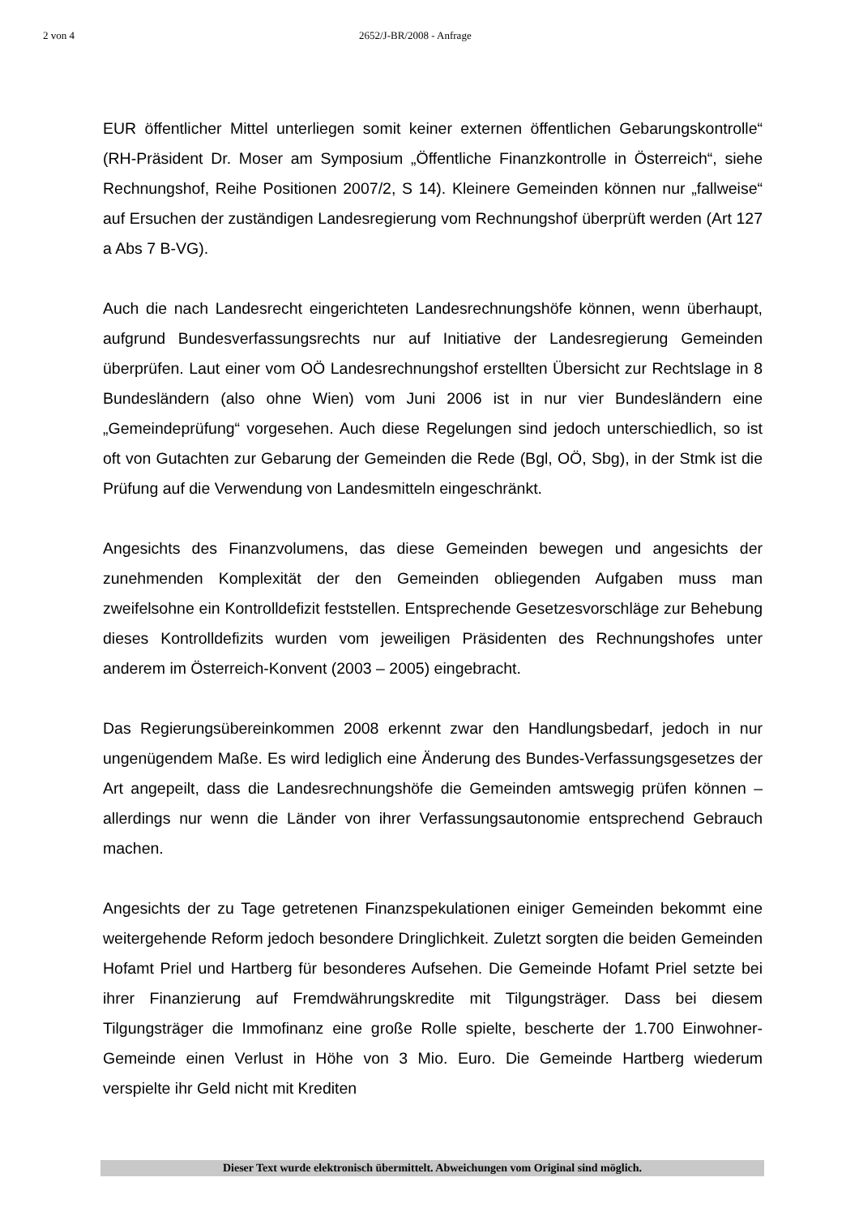2 von 4 2652/J-BR/2008 - Anfrage
EUR öffentlicher Mittel unterliegen somit keiner externen öffentlichen Gebarungskontrolle“ (RH-Präsident Dr. Moser am Symposium „Öffentliche Finanzkontrolle in Österreich“, siehe Rechnungshof, Reihe Positionen 2007/2, S 14). Kleinere Gemeinden können nur „fallweise“ auf Ersuchen der zuständigen Landesregierung vom Rechnungshof überprüft werden (Art 127 a Abs 7 B-VG).
Auch die nach Landesrecht eingerichteten Landesrechnungshöfe können, wenn überhaupt, aufgrund Bundesverfassungsrechts nur auf Initiative der Landesregierung Gemeinden überprüfen. Laut einer vom OÖ Landesrechnungshof erstellten Übersicht zur Rechtslage in 8 Bundesländern (also ohne Wien) vom Juni 2006 ist in nur vier Bundesländern eine „Gemeindeprüfung“ vorgesehen. Auch diese Regelungen sind jedoch unterschiedlich, so ist oft von Gutachten zur Gebarung der Gemeinden die Rede (Bgl, OÖ, Sbg), in der Stmk ist die Prüfung auf die Verwendung von Landesmitteln eingeschränkt.
Angesichts des Finanzvolumens, das diese Gemeinden bewegen und angesichts der zunehmenden Komplexität der den Gemeinden obliegenden Aufgaben muss man zweifelsohne ein Kontrolldefizit feststellen. Entsprechende Gesetzesvorschläge zur Behebung dieses Kontrolldefizits wurden vom jeweiligen Präsidenten des Rechnungshofes unter anderem im Österreich-Konvent (2003 – 2005) eingebracht.
Das Regierungsübereinkommen 2008 erkennt zwar den Handlungsbedarf, jedoch in nur ungenügendem Maße. Es wird lediglich eine Änderung des Bundes-Verfassungsgesetzes der Art angepeilt, dass die Landesrechnungshöfe die Gemeinden amtswegig prüfen können – allerdings nur wenn die Länder von ihrer Verfassungsautonomie entsprechend Gebrauch machen.
Angesichts der zu Tage getretenen Finanzspekulationen einiger Gemeinden bekommt eine weitergehende Reform jedoch besondere Dringlichkeit. Zuletzt sorgten die beiden Gemeinden Hofamt Priel und Hartberg für besonderes Aufsehen. Die Gemeinde Hofamt Priel setzte bei ihrer Finanzierung auf Fremdwährungskredite mit Tilgungsträger. Dass bei diesem Tilgungsträger die Immofinanz eine große Rolle spielte, bescherte der 1.700 Einwohner-Gemeinde einen Verlust in Höhe von 3 Mio. Euro. Die Gemeinde Hartberg wiederum verspielte ihr Geld nicht mit Krediten
Dieser Text wurde elektronisch übermittelt. Abweichungen vom Original sind möglich.